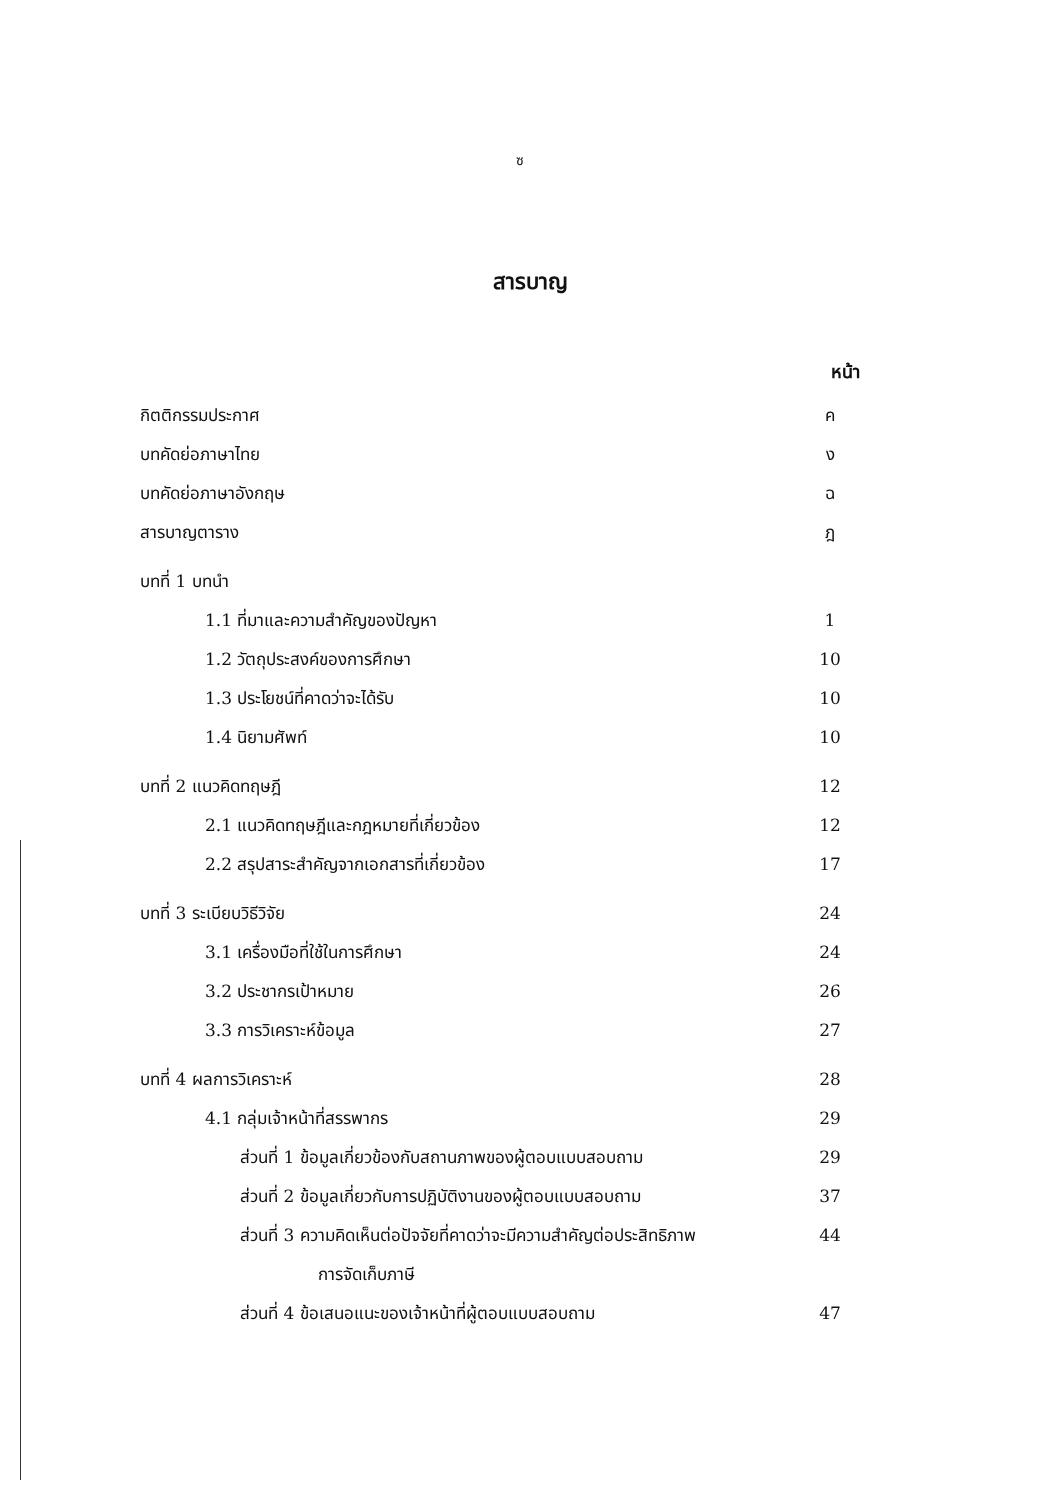ซ
สารบาญ
หน้า
กิตติกรรมประกาศ ค
บทคัดย่อภาษาไทย ง
บทคัดย่อภาษาอังกฤษ ฉ
สารบาญตาราง ฎ
บทที่ 1 บทนำ
1.1 ที่มาและความสำคัญของปัญหา 1
1.2 วัตถุประสงค์ของการศึกษา 10
1.3 ประโยชน์ที่คาดว่าจะได้รับ 10
1.4 นิยามศัพท์ 10
บทที่ 2 แนวคิดทฤษฎี 12
2.1 แนวคิดทฤษฎีและกฎหมายที่เกี่ยวข้อง 12
2.2 สรุปสาระสำคัญจากเอกสารที่เกี่ยวข้อง 17
บทที่ 3 ระเบียบวิธีวิจัย 24
3.1 เครื่องมือที่ใช้ในการศึกษา 24
3.2 ประชากรเป้าหมาย 26
3.3 การวิเคราะห์ข้อมูล 27
บทที่ 4 ผลการวิเคราะห์ 28
4.1 กลุ่มเจ้าหน้าที่สรรพากร 29
ส่วนที่ 1 ข้อมูลเกี่ยวข้องกับสถานภาพของผู้ตอบแบบสอบถาม 29
ส่วนที่ 2 ข้อมูลเกี่ยวกับการปฏิบัติงานของผู้ตอบแบบสอบถาม 37
ส่วนที่ 3 ความคิดเห็นต่อปัจจัยที่คาดว่าจะมีความสำคัญต่อประสิทธิภาพ
การจัดเก็บภาษี 44
ส่วนที่ 4 ข้อเสนอแนะของเจ้าหน้าที่ผู้ตอบแบบสอบถาม 47